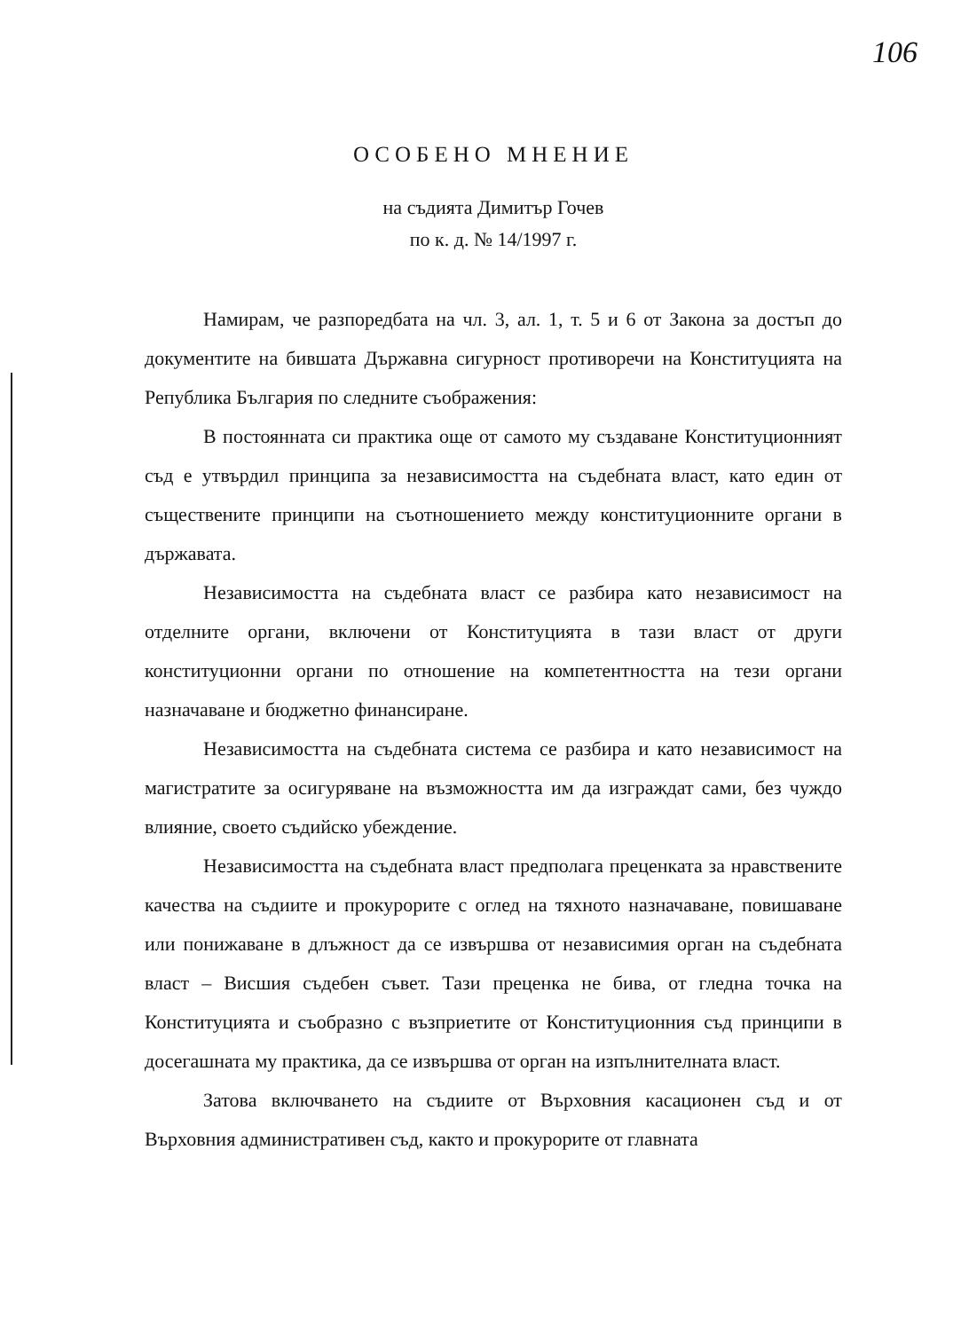106
ОСОБЕНО МНЕНИЕ
на съдията Димитър Гочев
по к. д. № 14/1997 г.
Намирам, че разпоредбата на чл. 3, ал. 1, т. 5 и 6 от Закона за достъп до документите на бившата Държавна сигурност противоречи на Конституцията на Република България по следните съображения:
В постоянната си практика още от самото му създаване Конституционният съд е утвърдил принципа за независимостта на съдебната власт, като един от съществените принципи на съотношението между конституционните органи в държавата.
Независимостта на съдебната власт се разбира като независимост на отделните органи, включени от Конституцията в тази власт от други конституционни органи по отношение на компетентността на тези органи назначаване и бюджетно финансиране.
Независимостта на съдебната система се разбира и като независимост на магистратите за осигуряване на възможността им да изграждат сами, без чуждо влияние, своето съдийско убеждение.
Независимостта на съдебната власт предполага преценката за нравствените качества на съдиите и прокурорите с оглед на тяхното назначаване, повишаване или понижаване в длъжност да се извършва от независимия орган на съдебната власт – Висшия съдебен съвет. Тази преценка не бива, от гледна точка на Конституцията и съобразно с възприетите от Конституционния съд принципи в досегашната му практика, да се извършва от орган на изпълнителната власт.
Затова включването на съдиите от Върховния касационен съд и от Върховния административен съд, както и прокурорите от главната